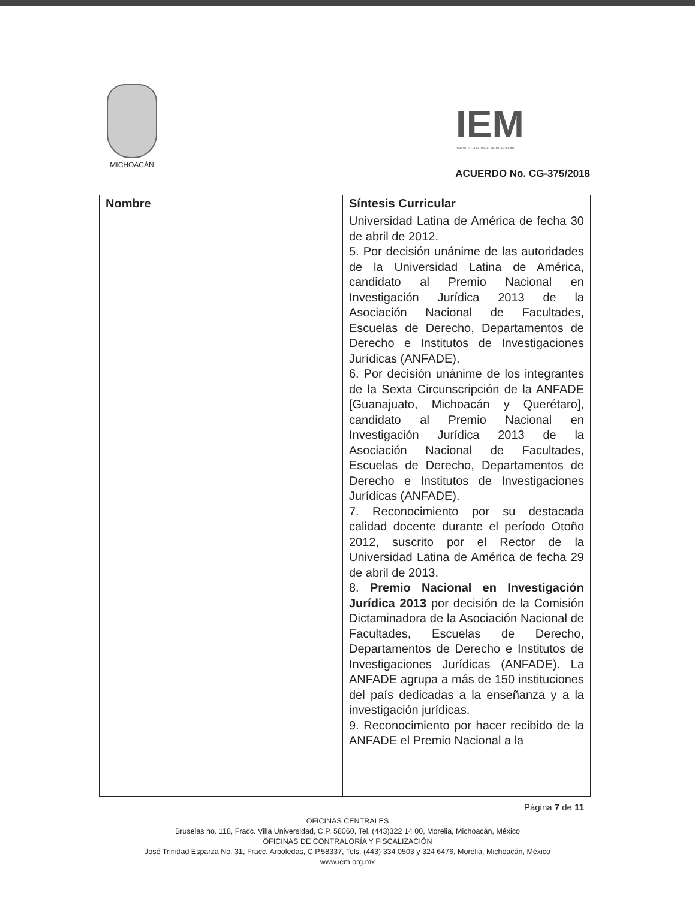MICHOACÁN
IEM
INSTITUTO ELECTORAL DE MICHOACÁN
ACUERDO No. CG-375/2018
| Nombre | Síntesis Curricular |
| --- | --- |
| | Universidad Latina de América de fecha 30 de abril de 2012. 5. Por decisión unánime de las autoridades de la Universidad Latina de América, candidato al Premio Nacional en Investigación Jurídica 2013 de la Asociación Nacional de Facultades, Escuelas de Derecho, Departamentos de Derecho e Institutos de Investigaciones Jurídicas (ANFADE). 6. Por decisión unánime de los integrantes de la Sexta Circunscripción de la ANFADE [Guanajuato, Michoacán y Querétaro], candidato al Premio Nacional en Investigación Jurídica 2013 de la Asociación Nacional de Facultades, Escuelas de Derecho, Departamentos de Derecho e Institutos de Investigaciones Jurídicas (ANFADE). 7. Reconocimiento por su destacada calidad docente durante el período Otoño 2012, suscrito por el Rector de la Universidad Latina de América de fecha 29 de abril de 2013. 8. Premio Nacional en Investigación Jurídica 2013 por decisión de la Comisión Dictaminadora de la Asociación Nacional de Facultades, Escuelas de Derecho, Departamentos de Derecho e Institutos de Investigaciones Jurídicas (ANFADE). La ANFADE agrupa a más de 150 instituciones del país dedicadas a la enseñanza y a la investigación jurídicas. 9. Reconocimiento por hacer recibido de la ANFADE el Premio Nacional a la |
Página 7 de 11
OFICINAS CENTRALES
Bruselas no. 118, Fracc. Villa Universidad, C.P. 58060, Tel. (443)322 14 00, Morelia, Michoacán, México
OFICINAS DE CONTRALORÍA Y FISCALIZACIÓN
José Trinidad Esparza No. 31, Fracc. Arboledas, C.P.58337, Tels. (443) 334 0503 y 324 6476, Morelia, Michoacán, México
www.iem.org.mx